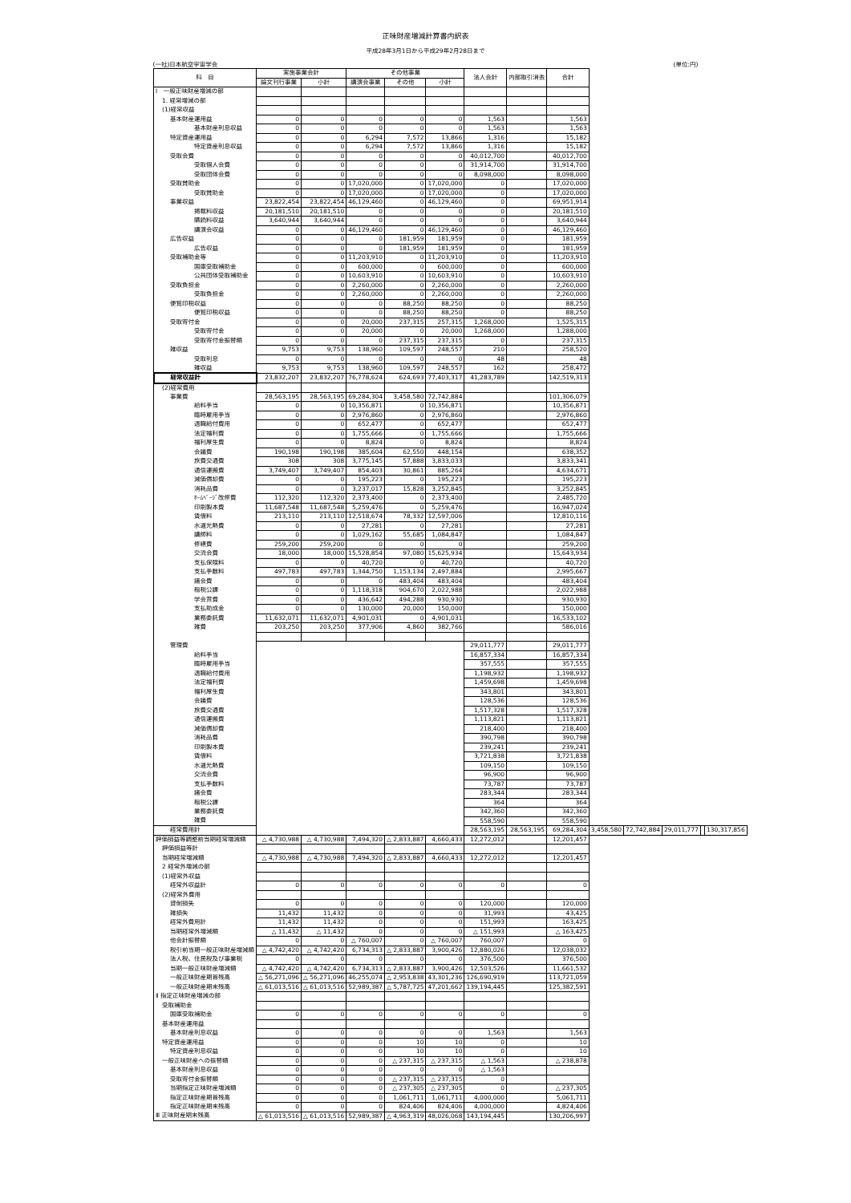正味財産増減計算書内訳表
平成28年3月1日から平成29年2月28日まで
(一社)日本航空宇宙学会 (単位:円)
| 科 目 | 実施事業会計 | | その他事業 | | | 法人会計 | 内部取引消去 | 合計 | | | | | |
| --- | --- | --- | --- | --- | --- | --- | --- | --- | --- | --- | --- | --- | --- |
| | 論文刊行事業 | 小計 | 講演会事業 | その他 | 小計 | | | | | | | | |
| Ⅰ 一般正味財産増減の部 | | | | | | | | | | | | | |
| 1. 経常増減の部 | | | | | | | | | | | | | |
| (1)経常収益 | | | | | | | | | | | | | |
| 基本財産運用益 | 0 | 0 | 0 | 0 | 0 | 1,563 | | 1,563 | | | | | |
| 基本財産利息収益 | 0 | 0 | 0 | 0 | 0 | 1,563 | | 1,563 | | | | | |
| 特定資産運用益 | 0 | 0 | 6,294 | 7,572 | 13,866 | 1,316 | | 15,182 | | | | | |
| 特定資産利息収益 | 0 | 0 | 6,294 | 7,572 | 13,866 | 1,316 | | 15,182 | | | | | |
| 受取会費 | 0 | 0 | 0 | 0 | 0 | 40,012,700 | | 40,012,700 | | | | | |
| 受取個人会費 | 0 | 0 | 0 | 0 | 0 | 31,914,700 | | 31,914,700 | | | | | |
| 受取団体会費 | 0 | 0 | 0 | 0 | 0 | 8,098,000 | | 8,098,000 | | | | | |
| 受取賛助金 | 0 | 0 | 17,020,000 | 0 | 17,020,000 | 0 | | 17,020,000 | | | | | |
| 受取賛助金 | 0 | 0 | 17,020,000 | 0 | 17,020,000 | 0 | | 17,020,000 | | | | | |
| 事業収益 | 23,822,454 | 23,822,454 | 46,129,460 | 0 | 46,129,460 | 0 | | 69,951,914 | | | | | |
| 掲載料収益 | 20,181,510 | 20,181,510 | 0 | 0 | 0 | 0 | | 20,181,510 | | | | | |
| 購読料収益 | 3,640,944 | 3,640,944 | 0 | 0 | 0 | 0 | | 3,640,944 | | | | | |
| 講演会収益 | 0 | 0 | 46,129,460 | 0 | 46,129,460 | 0 | | 46,129,460 | | | | | |
| 広告収益 | 0 | 0 | 0 | 181,959 | 181,959 | 0 | | 181,959 | | | | | |
| 広告収益 | 0 | 0 | 0 | 181,959 | 181,959 | 0 | | 181,959 | | | | | |
| 受取補助金等 | 0 | 0 | 11,203,910 | 0 | 11,203,910 | 0 | | 11,203,910 | | | | | |
| 国庫受取補助金 | 0 | 0 | 600,000 | 0 | 600,000 | 0 | | 600,000 | | | | | |
| 公共団体受取補助金 | 0 | 0 | 10,603,910 | 0 | 10,603,910 | 0 | | 10,603,910 | | | | | |
| 受取負担金 | 0 | 0 | 2,260,000 | 0 | 2,260,000 | 0 | | 2,260,000 | | | | | |
| 受取負担金 | 0 | 0 | 2,260,000 | 0 | 2,260,000 | 0 | | 2,260,000 | | | | | |
| 便覧印税収益 | 0 | 0 | 0 | 88,250 | 88,250 | 0 | | 88,250 | | | | | |
| 便覧印税収益 | 0 | 0 | 0 | 88,250 | 88,250 | 0 | | 88,250 | | | | | |
| 受取寄付金 | 0 | 0 | 20,000 | 237,315 | 257,315 | 1,268,000 | | 1,525,315 | | | | | |
| 受取寄付金 | 0 | 0 | 20,000 | 0 | 20,000 | 1,268,000 | | 1,288,000 | | | | | |
| 受取寄付金振替額 | 0 | 0 | 0 | 237,315 | 237,315 | 0 | | 237,315 | | | | | |
| 雑収益 | 9,753 | 9,753 | 138,960 | 109,597 | 248,557 | 210 | | 258,520 | | | | | |
| 受取利息 | 0 | 0 | 0 | 0 | 0 | 48 | | 48 | | | | | |
| 雑収益 | 9,753 | 9,753 | 138,960 | 109,597 | 248,557 | 162 | | 258,472 | | | | | |
| 経常収益計 | 23,832,207 | 23,832,207 | 76,778,624 | 624,693 | 77,403,317 | 41,283,789 | | 142,519,313 | | | | | |
| (2)経常費用 | | | | | | | | | | | | | |
| 事業費 | 28,563,195 | 28,563,195 | 69,284,304 | 3,458,580 | 72,742,884 | | | 101,306,079 | | | | | |
| 給料手当 | 0 | 0 | 10,356,871 | 0 | 10,356,871 | | | 10,356,871 | | | | | |
| 臨時雇用手当 | 0 | 0 | 2,976,860 | 0 | 2,976,860 | | | 2,976,860 | | | | | |
| 退職給付費用 | 0 | 0 | 652,477 | 0 | 652,477 | | | 652,477 | | | | | |
| 法定福利費 | 0 | 0 | 1,755,666 | 0 | 1,755,666 | | | 1,755,666 | | | | | |
| 福利厚生費 | 0 | 0 | 8,824 | 0 | 8,824 | | | 8,824 | | | | | |
| 会議費 | 190,198 | 190,198 | 385,604 | 62,550 | 448,154 | | | 638,352 | | | | | |
| 旅費交通費 | 308 | 308 | 3,775,145 | 57,888 | 3,833,033 | | | 3,833,341 | | | | | |
| 通信運搬費 | 3,749,407 | 3,749,407 | 854,403 | 30,861 | 885,264 | | | 4,634,671 | | | | | |
| 減価償却費 | 0 | 0 | 195,223 | 0 | 195,223 | | | 195,223 | | | | | |
| 消耗品費 | 0 | 0 | 3,237,017 | 15,828 | 3,252,845 | | | 3,252,845 | | | | | |
| ﾎｰﾑﾍﾟｰｼﾞ改修費 | 112,320 | 112,320 | 2,373,400 | 0 | 2,373,400 | | | 2,485,720 | | | | | |
| 印刷製本費 | 11,687,548 | 11,687,548 | 5,259,476 | 0 | 5,259,476 | | | 16,947,024 | | | | | |
| 賃借料 | 213,110 | 213,110 | 12,518,674 | 78,332 | 12,597,006 | | | 12,810,116 | | | | | |
| 水道光熱費 | 0 | 0 | 27,281 | 0 | 27,281 | | | 27,281 | | | | | |
| 講師料 | 0 | 0 | 1,029,162 | 55,685 | 1,084,847 | | | 1,084,847 | | | | | |
| 修繕費 | 259,200 | 259,200 | 0 | 0 | 0 | | | 259,200 | | | | | |
| 交流会費 | 18,000 | 18,000 | 15,528,854 | 97,080 | 15,625,934 | | | 15,643,934 | | | | | |
| 支払保険料 | 0 | 0 | 40,720 | 0 | 40,720 | | | 40,720 | | | | | |
| 支払手数料 | 497,783 | 497,783 | 1,344,750 | 1,153,134 | 2,497,884 | | | 2,995,667 | | | | | |
| 諸会費 | 0 | 0 | 0 | 483,404 | 483,404 | | | 483,404 | | | | | |
| 租税公課 | 0 | 0 | 1,118,318 | 904,670 | 2,022,988 | | | 2,022,988 | | | | | |
| 学会賞費 | 0 | 0 | 436,642 | 494,288 | 930,930 | | | 930,930 | | | | | |
| 支払助成金 | 0 | 0 | 130,000 | 20,000 | 150,000 | | | 150,000 | | | | | |
| 業務委託費 | 11,632,071 | 11,632,071 | 4,901,031 | 0 | 4,901,031 | | | 16,533,102 | | | | | |
| 雑費 | 203,250 | 203,250 | 377,906 | 4,860 | 382,766 | | | 586,016 | | | | | |
| 管理費 | | | | | | 29,011,777 | | 29,011,777 | | | | | |
| 給料手当 | | | | | | 16,857,334 | | 16,857,334 | | | | | |
| 臨時雇用手当 | | | | | | 357,555 | | 357,555 | | | | | |
| 退職給付費用 | | | | | | 1,198,932 | | 1,198,932 | | | | | |
| 法定福利費 | | | | | | 1,459,698 | | 1,459,698 | | | | | |
| 福利厚生費 | | | | | | 343,801 | | 343,801 | | | | | |
| 会議費 | | | | | | 128,536 | | 128,536 | | | | | |
| 旅費交通費 | | | | | | 1,517,328 | | 1,517,328 | | | | | |
| 通信運搬費 | | | | | | 1,113,821 | | 1,113,821 | | | | | |
| 減価償却費 | | | | | | 218,400 | | 218,400 | | | | | |
| 消耗品費 | | | | | | 390,798 | | 390,798 | | | | | |
| 印刷製本費 | | | | | | 239,241 | | 239,241 | | | | | |
| 賃借料 | | | | | | 3,721,838 | | 3,721,838 | | | | | |
| 水道光熱費 | | | | | | 109,150 | | 109,150 | | | | | |
| 交流会費 | | | | | | 96,900 | | 96,900 | | | | | |
| 支払手数料 | | | | | | 73,787 | | 73,787 | | | | | |
| 諸会費 | | | | | | 283,344 | | 283,344 | | | | | |
| 租税公課 | | | | | | 364 | | 364 | | | | | |
| 業務委託費 | | | | | | 342,360 | | 342,360 | | | | | |
| 雑費 | | | | | | 558,590 | | 558,590 | | | | | |
| 経常費用計 | | | | | | 28,563,195 | 28,563,195 | 69,284,304 | 3,458,580 | 72,742,884 | 29,011,777 | | 130,317,856 |
| 評価損益等調整前当期経常増減額 | △ 4,730,988 | △ 4,730,988 | 7,494,320 | △ 2,833,887 | 4,660,433 | 12,272,012 | | 12,201,457 | | | | | |
| 評価損益等計 | | | | | | | | | | | | | |
| 当期経常増減額 | △ 4,730,988 | △ 4,730,988 | 7,494,320 | △ 2,833,887 | 4,660,433 | 12,272,012 | | 12,201,457 | | | | | |
| 2 経常外増減の部 | | | | | | | | | | | | | |
| (1)経常外収益 | | | | | | | | | | | | | |
| 経常外収益計 | 0 | 0 | 0 | 0 | 0 | 0 | | 0 | | | | | |
| (2)経常外費用 | | | | | | | | | | | | | |
| 貸倒損失 | 0 | 0 | 0 | 0 | 0 | 120,000 | | 120,000 | | | | | |
| 雑損失 | 11,432 | 11,432 | 0 | 0 | 0 | 31,993 | | 43,425 | | | | | |
| 経常外費用計 | 11,432 | 11,432 | 0 | 0 | 0 | 151,993 | | 163,425 | | | | | |
| 当期経常外増減額 | △ 11,432 | △ 11,432 | 0 | 0 | 0 | △ 151,993 | | △ 163,425 | | | | | |
| 他会計振替額 | 0 | 0 | △ 760,007 | 0 | △ 760,007 | 760,007 | | 0 | | | | | |
| 税引前当期一般正味財産増減額 | △ 4,742,420 | △ 4,742,420 | 6,734,313 | △ 2,833,887 | 3,900,426 | 12,880,026 | | 12,038,032 | | | | | |
| 法人税、住民税及び事業税 | 0 | 0 | 0 | 0 | 0 | 376,500 | | 376,500 | | | | | |
| 当期一般正味財産増減額 | △ 4,742,420 | △ 4,742,420 | 6,734,313 | △ 2,833,887 | 3,900,426 | 12,503,526 | | 11,661,532 | | | | | |
| 一般正味財産期首残高 | △ 56,271,096 | △ 56,271,096 | 46,255,074 | △ 2,953,838 | 43,301,236 | 126,690,919 | | 113,721,059 | | | | | |
| 一般正味財産期末残高 | △ 61,013,516 | △ 61,013,516 | 52,989,387 | △ 5,787,725 | 47,201,662 | 139,194,445 | | 125,382,591 | | | | | |
| Ⅱ 指定正味財産増減の部 | | | | | | | | | | | | | |
| 受取補助金 | | | | | | | | | | | | | |
| 国庫受取補助金 | 0 | 0 | 0 | 0 | 0 | 0 | | 0 | | | | | |
| 基本財産運用益 | | | | | | | | | | | | | |
| 基本財産利息収益 | 0 | 0 | 0 | 0 | 0 | 1,563 | | 1,563 | | | | | |
| 特定資産運用益 | 0 | 0 | 0 | 10 | 10 | 0 | | 10 | | | | | |
| 特定資産利息収益 | 0 | 0 | 0 | 10 | 10 | 0 | | 10 | | | | | |
| 一般正味財産への振替額 | 0 | 0 | 0 | △ 237,315 | △ 237,315 | △ 1,563 | | △ 238,878 | | | | | |
| 基本財産利息収益 | 0 | 0 | 0 | 0 | 0 | △ 1,563 | | | | | | | |
| 受取寄付金振替額 | 0 | 0 | 0 | △ 237,315 | △ 237,315 | 0 | | | | | | | |
| 当期指定正味財産増減額 | 0 | 0 | 0 | △ 237,305 | △ 237,305 | 0 | | △ 237,305 | | | | | |
| 指定正味財産期首残高 | 0 | 0 | 0 | 1,061,711 | 1,061,711 | 4,000,000 | | 5,061,711 | | | | | |
| 指定正味財産期末残高 | 0 | 0 | 0 | 824,406 | 824,406 | 4,000,000 | | 4,824,406 | | | | | |
| Ⅲ 正味財産期末残高 | △ 61,013,516 | △ 61,013,516 | 52,989,387 | △ 4,963,319 | 48,026,068 | 143,194,445 | | 130,206,997 | | | | | |